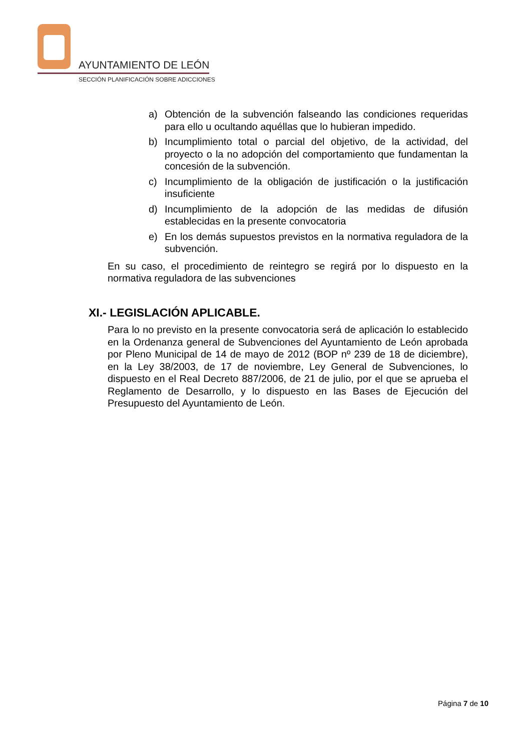AYUNTAMIENTO DE LEÓN
SECCIÓN PLANIFICACIÓN SOBRE ADICCIONES
a) Obtención de la subvención falseando las condiciones requeridas para ello u ocultando aquéllas que lo hubieran impedido.
b) Incumplimiento total o parcial del objetivo, de la actividad, del proyecto o la no adopción del comportamiento que fundamentan la concesión de la subvención.
c) Incumplimiento de la obligación de justificación o la justificación insuficiente
d) Incumplimiento de la adopción de las medidas de difusión establecidas en la presente convocatoria
e) En los demás supuestos previstos en la normativa reguladora de la subvención.
En su caso, el procedimiento de reintegro se regirá por lo dispuesto en la normativa reguladora de las subvenciones
XI.- LEGISLACIÓN APLICABLE.
Para lo no previsto en la presente convocatoria será de aplicación lo establecido en la Ordenanza general de Subvenciones del Ayuntamiento de León aprobada por Pleno Municipal de 14 de mayo de 2012 (BOP nº 239 de 18 de diciembre), en la Ley 38/2003, de 17 de noviembre, Ley General de Subvenciones, lo dispuesto en el Real Decreto 887/2006, de 21 de julio, por el que se aprueba el Reglamento de Desarrollo, y lo dispuesto en las Bases de Ejecución del Presupuesto del Ayuntamiento de León.
Página 7 de 10